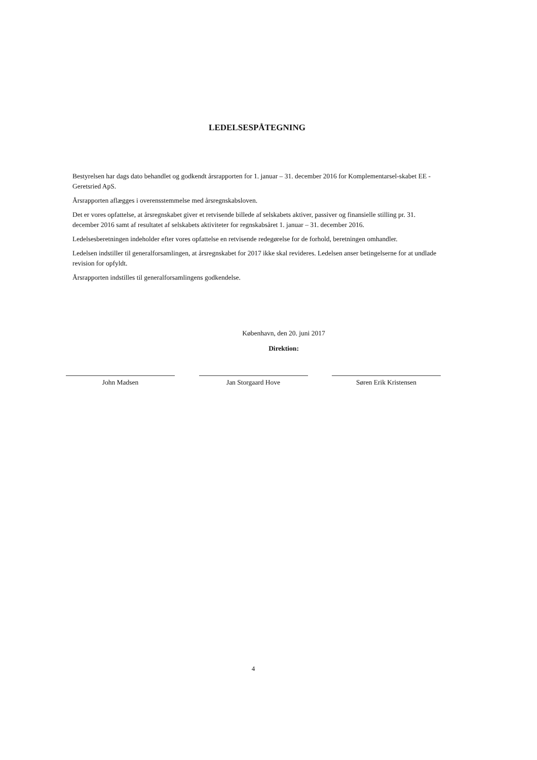LEDELSESPÅTEGNING
Bestyrelsen har dags dato behandlet og godkendt årsrapporten for 1. januar – 31. december 2016 for Komplementarsel-skabet EE - Geretsried ApS.
Årsrapporten aflægges i overensstemmelse med årsregnskabsloven.
Det er vores opfattelse, at årsregnskabet giver et retvisende billede af selskabets aktiver, passiver og finansielle stilling pr. 31. december 2016 samt af resultatet af selskabets aktiviteter for regnskabsåret 1. januar – 31. december 2016.
Ledelsesberetningen indeholder efter vores opfattelse en retvisende redegørelse for de forhold, beretningen omhandler.
Ledelsen indstiller til generalforsamlingen, at årsregnskabet for 2017 ikke skal revideres. Ledelsen anser betingelserne for at undlade revision for opfyldt.
Årsrapporten indstilles til generalforsamlingens godkendelse.
København, den 20. juni 2017
Direktion:
John Madsen Jan Storgaard Hove Søren Erik Kristensen
4